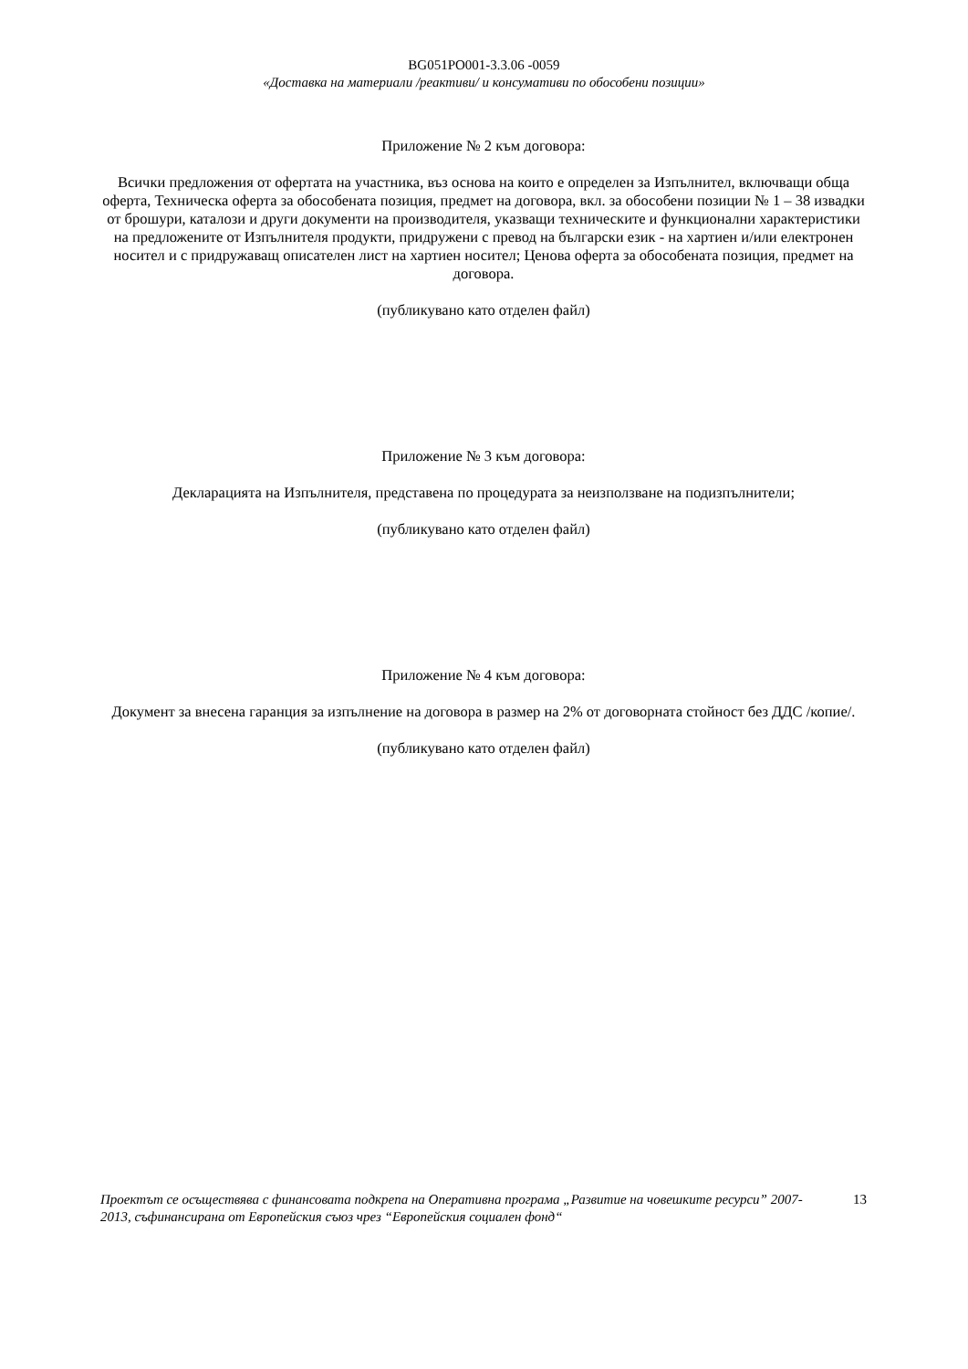BG051PO001-3.3.06 -0059
«Доставка на материали /реактиви/ и консумативи по обособени позиции»
Приложение № 2 към договора:
Всички предложения от офертата на участника, въз основа на които е определен за Изпълнител, включващи обща оферта, Техническа оферта за обособената позиция, предмет на договора, вкл. за обособени позиции № 1 – 38 извадки от брошури, каталози и други документи на производителя, указващи техническите и функционални характеристики на предложените от Изпълнителя продукти, придружени с превод на български език - на хартиен и/или електронен носител и с придружаващ описателен лист на хартиен носител; Ценова оферта за обособената позиция, предмет на договора.
(публикувано като отделен файл)
Приложение № 3 към договора:
Декларацията на Изпълнителя, представена по процедурата за неизползване на подизпълнители;
(публикувано като отделен файл)
Приложение № 4 към договора:
Документ за внесена гаранция за изпълнение на договора в размер на 2% от договорната стойност без ДДС /копие/.
(публикувано като отделен файл)
Проектът се осъществява с финансовата подкрепа на Оперативна програма „Развитие на човешките ресурси” 2007-2013, съфинансирана от Европейския съюз чрез “Европейския социален фонд“
13